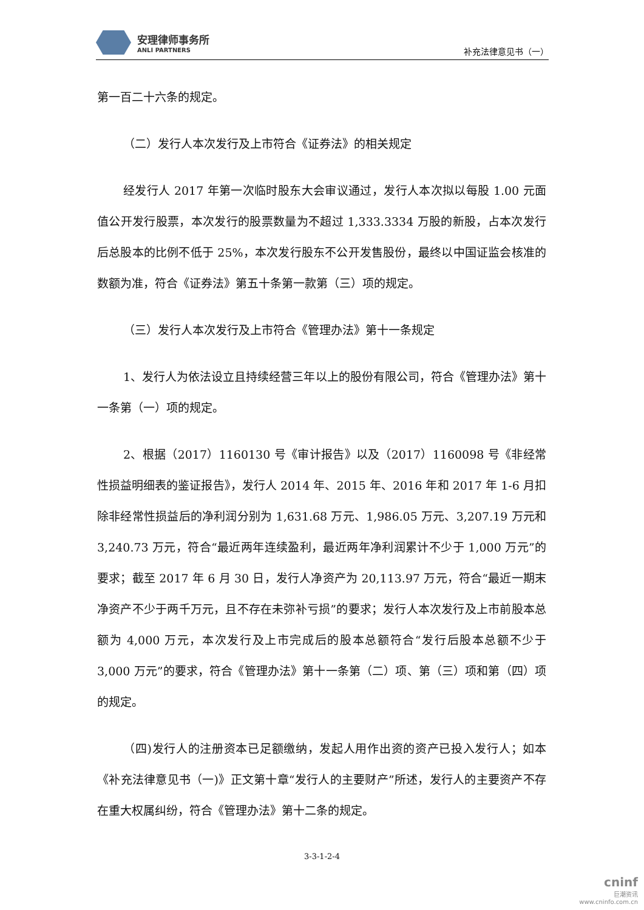安理律师事务所
ANLI PARTNERS
补充法律意见书（一）
第一百二十六条的规定。
（二）发行人本次发行及上市符合《证券法》的相关规定
经发行人 2017 年第一次临时股东大会审议通过，发行人本次拟以每股 1.00 元面值公开发行股票，本次发行的股票数量为不超过 1,333.3334 万股的新股，占本次发行后总股本的比例不低于 25%，本次发行股东不公开发售股份，最终以中国证监会核准的数额为准，符合《证券法》第五十条第一款第（三）项的规定。
（三）发行人本次发行及上市符合《管理办法》第十一条规定
1、发行人为依法设立且持续经营三年以上的股份有限公司，符合《管理办法》第十一条第（一）项的规定。
2、根据（2017）1160130 号《审计报告》以及（2017）1160098 号《非经常性损益明细表的鉴证报告》，发行人 2014 年、2015 年、2016 年和 2017 年 1-6 月扣除非经常性损益后的净利润分别为 1,631.68 万元、1,986.05 万元、3,207.19 万元和 3,240.73 万元，符合“最近两年连续盈利，最近两年净利润累计不少于 1,000 万元”的要求；截至 2017 年 6 月 30 日，发行人净资产为 20,113.97 万元，符合“最近一期末净资产不少于两千万元，且不存在未弥补亏损”的要求；发行人本次发行及上市前股本总额为 4,000 万元，本次发行及上市完成后的股本总额符合“发行后股本总额不少于 3,000 万元”的要求，符合《管理办法》第十一条第（二）项、第（三）项和第（四）项的规定。
（四)发行人的注册资本已足额缴纳，发起人用作出资的资产已投入发行人；如本《补充法律意见书（一)》正文第十章“发行人的主要财产”所述，发行人的主要资产不存在重大权属纠纷，符合《管理办法》第十二条的规定。
3-3-1-2-4
cninf
巨潮资讯
www.cninfo.com.cn